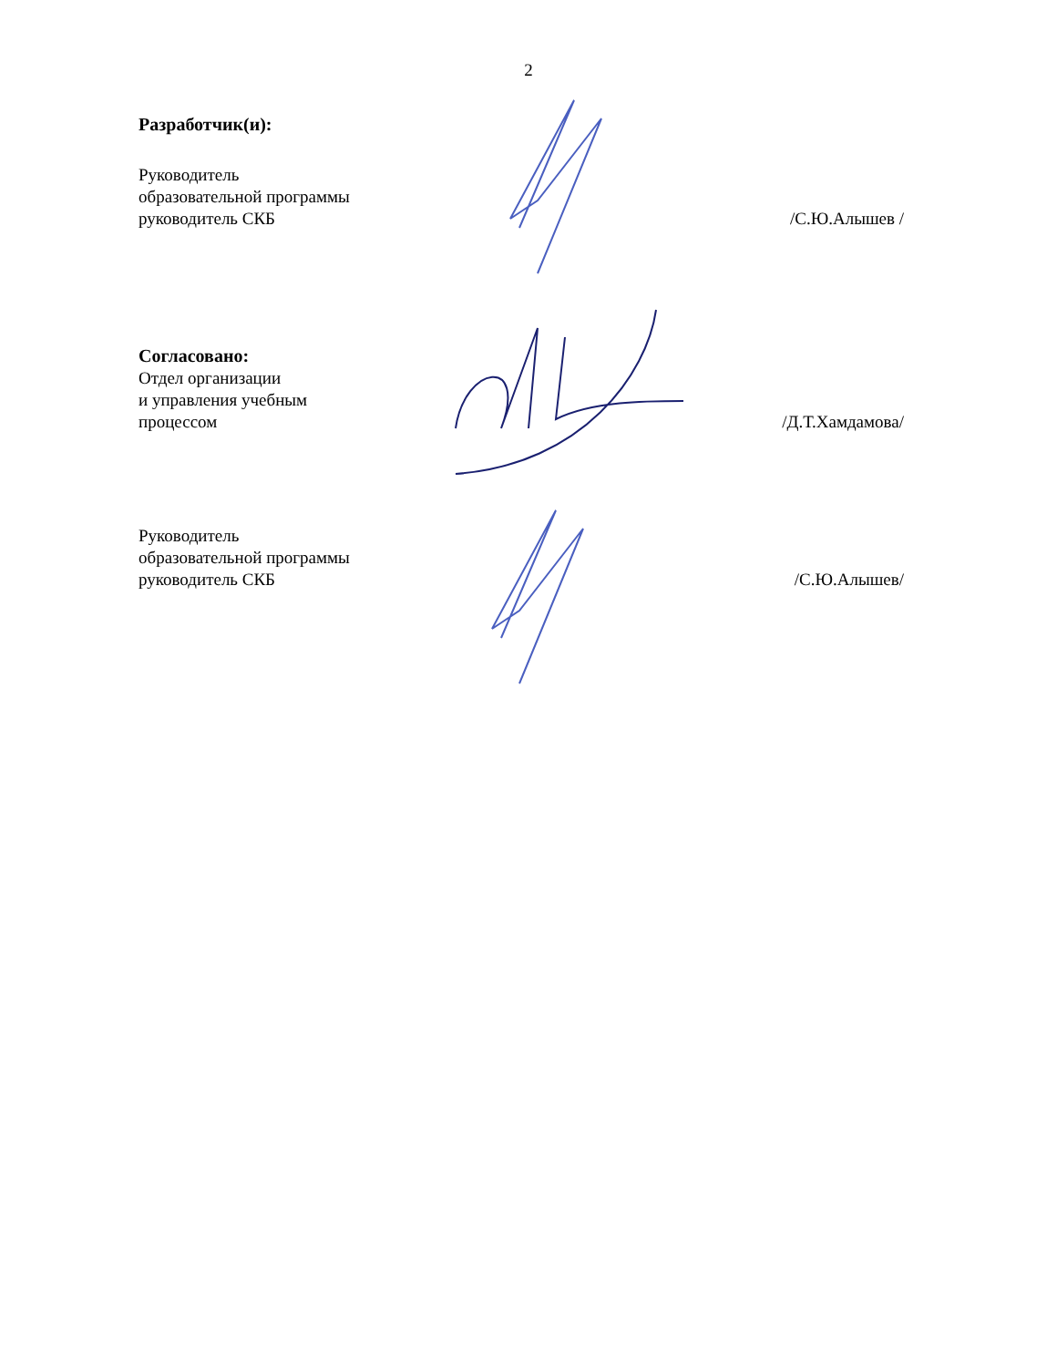2
Разработчик(и):
Руководитель
образовательной программы
руководитель СКБ /С.Ю.Алышев /
Согласовано:
Отдел организации
и управления учебным
процессом /Д.Т.Хамдамова/
Руководитель
образовательной программы
руководитель СКБ /С.Ю.Алышев/